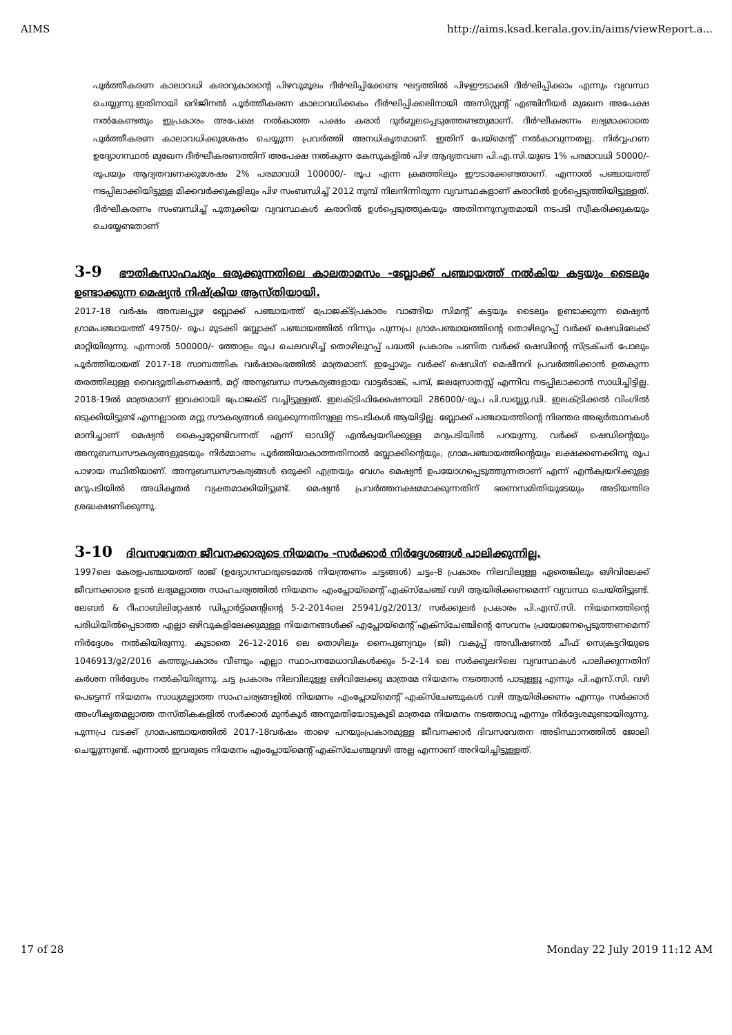AIMS http://aims.ksad.kerala.gov.in/aims/viewReport.a...
പൂർത്തീകരണ കാലാവധി കരാറുകാരന്റെ പിഴവുമൂലം ദീർഘിപ്പിക്കേണ്ട ഘട്ടത്തിൽ പിഴഈടാക്കി ദീർഘിപ്പിക്കാം എന്നും വ്യവസ്ഥ ചെയ്യുന്നു.ഇതിനായി ഒറിജിനൽ പൂർത്തീകരണ കാലാവധിക്കകം ദീർഘിപ്പിക്കലിനായി അസിസ്റ്റന്റ് എഞ്ചിനീയർ മുഖേന അപേക്ഷ നൽകേണ്ടതും ഇപ്രകാരം അപേക്ഷ നൽകാത്ത പക്ഷം കരാർ ദുർബ്ബലപ്പെടുത്തേണ്ടതുമാണ്. ദീർഘീകരണം ലഭ്യമാക്കാതെ പൂർത്തീകരണ കാലാവധിക്കുശേഷം ചെയ്യുന്ന പ്രവർത്തി അനധികൃതമാണ്. ഇതിന് പേയ്മെന്റ് നൽകാവുന്നതല്ല. നിർവ്വഹണ ഉദ്യോഗസ്ഥൻ മുഖേന ദീർഘീകരണത്തിന് അപേക്ഷ നൽകുന്ന കേസുകളിൽ പിഴ ആദ്യതവണ പി.എ.സി.യുടെ 1% പരമാവധി 50000/- രൂപയും ആദ്യതവണക്കുശേഷം 2% പരമാവധി 100000/- രൂപ എന്ന ക്രമത്തിലും ഈടാക്കേണ്ടതാണ്. എന്നാൽ പഞ്ചായത്ത് നടപ്പിലാക്കിയിട്ടുള്ള മിക്കവർക്കുകളിലും പിഴ സംബന്ധിച്ച് 2012 നുമ്പ് നിലനിന്നിരുന്ന വ്യവസ്ഥകളാണ് കരാറിൽ ഉൾപ്പെടുത്തിയിട്ടുള്ളത്. ദീർഘീകരണം സംബന്ധിച്ച് പുതുക്കിയ വ്യവസ്ഥകൾ കരാറിൽ ഉൾപ്പെടുത്തുകയും അതിനനുസൃതമായി നടപടി സ്വീകരിക്കുകയും ചെയ്യേണ്ടതാണ്
3-9 ഭൗതികസാഹചര്യം ഒരുക്കുന്നതിലെ കാലതാമസം -ബ്ലോക്ക് പഞ്ചായത്ത് നൽകിയ കട്ടയും ടൈലും ഉണ്ടാക്കുന്ന മെഷ്യൻ നിഷ്ക്രിയ ആസ്തിയായി.
2017-18 വർഷം അമ്പലപ്പുഴ ബ്ലോക്ക് പഞ്ചായത്ത് പ്രോജക്ട്പ്രകാരം വാങ്ങിയ സിമന്റ് കട്ടയും ടൈലും ഉണ്ടാക്കുന്ന മെഷ്യൻ ഗ്രാമപഞ്ചായത്ത് 49750/- രൂപ മുടക്കി ബ്ലോക്ക് പഞ്ചായത്തിൽ നിന്നും പുന്നപ്ര ഗ്രാമപഞ്ചായത്തിന്റെ തൊഴിലുറപ്പ് വർക്ക് ഷെഡിലേക്ക് മാറ്റിയിരുന്നു. എന്നാൽ 500000/- ത്തോളം രൂപ ചെലവഴിച്ച് തൊഴിലുറപ്പ് പദ്ധതി പ്രകാരം പണിത വർക്ക് ഷെഡിന്റെ സ്ട്രക്ചർ പോലും പൂർത്തിയായത് 2017-18 സാമ്പത്തിക വർഷാരംഭത്തിൽ മാത്രമാണ്. ഇപ്പോഴും വർക്ക് ഷെഡിന് മെഷീനറി പ്രവർത്തിക്കാൻ ഉതകുന്ന തരത്തിലുള്ള വൈദ്യുതികണക്ഷൻ, മറ്റ് അനുബന്ധ സൗകര്യങ്ങളായ വാട്ടർടാങ്ക്, പമ്പ്, ജലസ്രോതസ്സ് എന്നിവ നടപ്പിലാക്കാൻ സാധിച്ചിട്ടില്ല. 2018-19ൽ മാത്രമാണ് ഇവക്കായി പ്രോജക്ട് വച്ചിട്ടുള്ളത്. ഇലക്ട്രിഫിക്കേഷനായി 286000/-രൂപ പി.ഡബ്ല്യു.ഡി. ഇലക്ട്രിക്കൽ വിംഗിൽ ഒടുക്കിയിട്ടുണ്ട് എന്നല്ലാതെ മറ്റു സൗകര്യങ്ങൾ ഒരുക്കുന്നതിനുള്ള നടപടികൾ ആയിട്ടില്ല. ബ്ലോക്ക് പഞ്ചായത്തിന്റെ നിരന്തര അഭ്യർത്ഥനകൾ മാനിച്ചാണ് മെഷ്യൻ കൈപ്പറ്റേണ്ടിവന്നത് എന്ന് ഓഡിറ്റ് എൻക്വയറിക്കുള്ള മറുപടിയിൽ പറയുന്നു. വർക്ക് ഷെഡിന്റെയും അനുബന്ധസൗകര്യങ്ങളുടേയും നിർമ്മാണം പൂർത്തിയാകാത്തതിനാൽ ബ്ലോക്കിന്റെയും, ഗ്രാമപഞ്ചായത്തിന്റെയും ലക്ഷക്കണക്കിനു രൂപ പാഴായ സ്ഥിതിയാണ്. അനുബന്ധസൗകര്യങ്ങൾ ഒരുക്കി എത്രയും വേഗം മെഷ്യൻ ഉപയോഗപ്പെടുത്തുന്നതാണ് എന്ന് എൻക്വയറിക്കുള്ള മറുപടിയിൽ അധികൃതർ വ്യക്തമാക്കിയിട്ടുണ്ട്. മെഷ്യൻ പ്രവർത്തനക്ഷമമാക്കുന്നതിന് ഭരണസമിതിയുടേയും അടിയന്തിര ശ്രദ്ധക്ഷണിക്കുന്നു.
3-10 ദിവസവേതന ജീവനക്കാരുടെ നിയമനം -സർക്കാർ നിർദ്ദേശങ്ങൾ പാലിക്കുന്നില്ല.
1997ലെ കേരളപഞ്ചായത്ത് രാജ് (ഉദ്യോഗസ്ഥരുടെമേൽ നിയന്ത്രണം ചട്ടങ്ങൾ) ചട്ടം-8 പ്രകാരം നിലവിലുള്ള ഏതെങ്കിലും ഒഴിവിലേക്ക് ജീവനക്കാരെ ഉടൻ ലഭ്യമല്ലാത്ത സാഹചര്യത്തിൽ നിയമനം എംപ്ലോയ്മെന്റ് എക്സ്ചേഞ്ച് വഴി ആയിരിക്കണമെന്ന് വ്യവസ്ഥ ചെയ്തിട്ടുണ്ട്. ലേബർ & റീഹാബിലിറ്റേഷൻ ഡിപ്പാർട്ട്മെന്റിന്റെ 5-2-2014ലെ 25941/g2/2013/ സർക്കുലർ പ്രകാരം പി.എസ്.സി. നിയമനത്തിന്റെ പരിധിയിൽപ്പെടാത്ത എല്ലാ ഒഴിവുകളിലേക്കുമുള്ള നിയമനങ്ങൾക്ക് എപ്ലോയ്മെന്റ് എക്സ്ചേഞ്ചിന്റെ സേവനം പ്രയോജനപ്പെടുത്തണമെന്ന് നിർദ്ദേശം നൽകിയിരുന്നു. കൂടാതെ 26-12-2016 ലെ തൊഴിലും നൈപുണ്യവും (ജി) വകുപ്പ് അഡീഷണൽ ചീഫ് സെക്രട്ടറിയുടെ 1046913/g2/2016 കത്തുപ്രകാരം വീണ്ടും എല്ലാ സ്ഥാപനമേധാവികൾക്കും 5-2-14 ലെ സർക്കുലറിലെ വ്യവസ്ഥകൾ പാലിക്കുന്നതിന് കർശന നിർദ്ദേശം നൽകിയിരുന്നു. ചട്ട പ്രകാരം നിലവിലുള്ള ഒഴിവിലേക്കു മാത്രമേ നിയമനം നടത്താൻ പാടുള്ളൂ എന്നും പി.എസ്.സി. വഴി പെട്ടെന്ന് നിയമനം സാധ്യമല്ലാത്ത സാഹചര്യങ്ങളിൽ നിയമനം എംപ്ലോയ്മെന്റ് എക്സ്ചേഞ്ചുകൾ വഴി ആയിരിക്കണം എന്നും സർക്കാർ അംഗീകൃതമല്ലാത്ത തസ്തികകളിൽ സർക്കാർ മുൻകൂർ അനുമതിയോടുകൂടി മാത്രമേ നിയമനം നടത്താവൂ എന്നും നിർദ്ദേശമുണ്ടായിരുന്നു. പുന്നപ്ര വടക്ക് ഗ്രാമപഞ്ചായത്തിൽ 2017-18വർഷം താഴെ പറയുംപ്രകാരമുള്ള ജീവനക്കാർ ദിവസവേതന അടിസ്ഥാനത്തിൽ ജോലി ചെയ്യുന്നുണ്ട്. എന്നാൽ ഇവരുടെ നിയമനം എംപ്ലോയ്മെന്റ് എക്സ്ചേഞ്ചുവഴി അല്ല എന്നാണ് അറിയിച്ചിട്ടുള്ളത്.
17 of 28 Monday 22 July 2019 11:12 AM